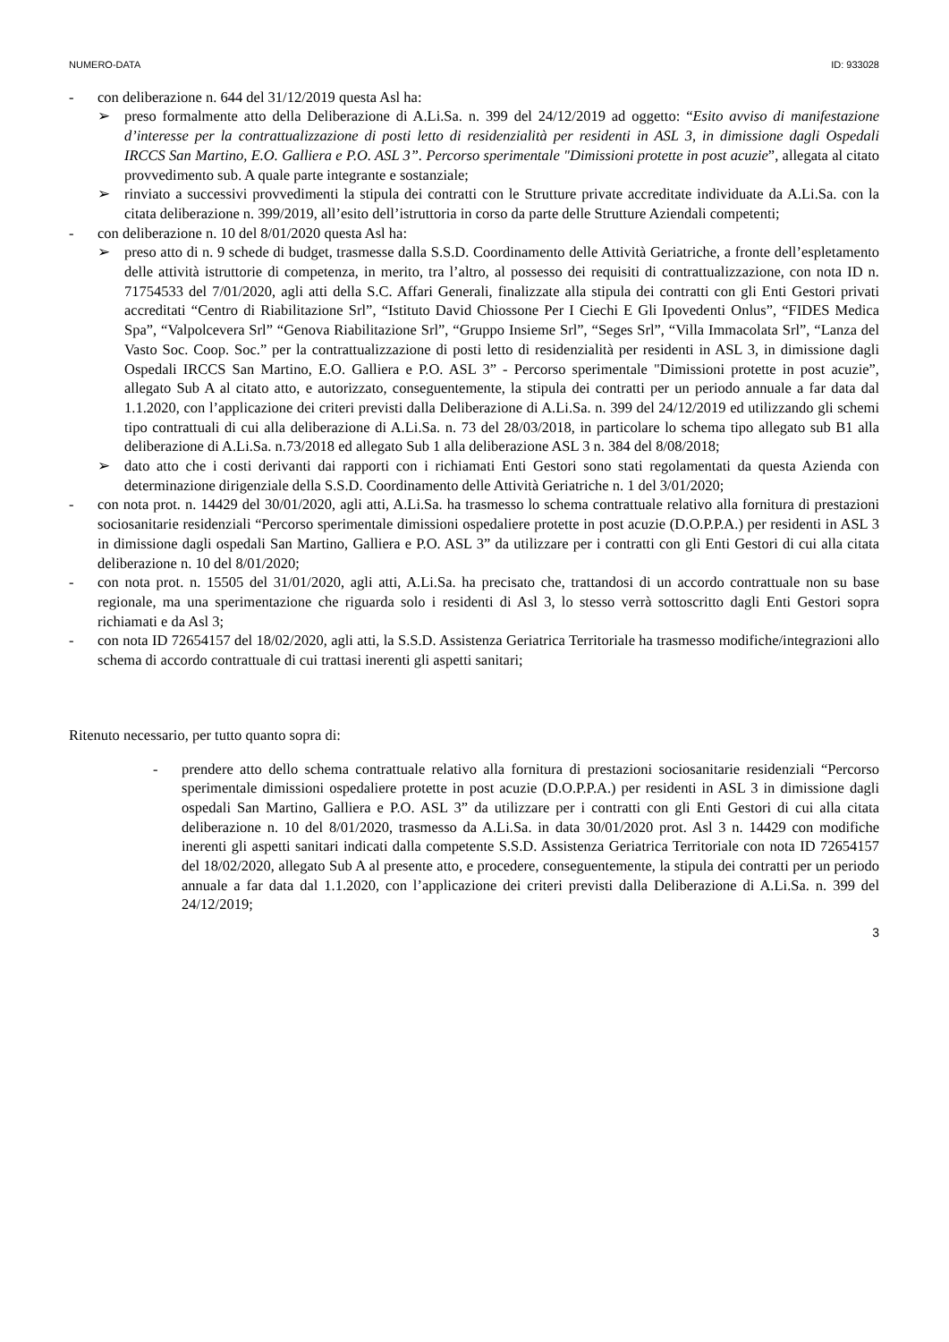NUMERO-DATA ID: 933028
- con deliberazione n. 644 del 31/12/2019 questa Asl ha:
➢ preso formalmente atto della Deliberazione di A.Li.Sa. n. 399 del 24/12/2019 ad oggetto: “Esito avviso di manifestazione d’interesse per la contrattualizzazione di posti letto di residenzialità per residenti in ASL 3, in dimissione dagli Ospedali IRCCS San Martino, E.O. Galliera e P.O. ASL 3”. Percorso sperimentale "Dimissioni protette in post acuzie”, allegata al citato provvedimento sub. A quale parte integrante e sostanziale;
➢ rinviato a successivi provvedimenti la stipula dei contratti con le Strutture private accreditate individuate da A.Li.Sa. con la citata deliberazione n. 399/2019, all’esito dell’istruttoria in corso da parte delle Strutture Aziendali competenti;
- con deliberazione n. 10 del 8/01/2020 questa Asl ha:
➢ preso atto di n. 9 schede di budget, trasmesse dalla S.S.D. Coordinamento delle Attività Geriatriche, a fronte dell’espletamento delle attività istruttorie di competenza, in merito, tra l’altro, al possesso dei requisiti di contrattualizzazione, con nota ID n. 71754533 del 7/01/2020, agli atti della S.C. Affari Generali, finalizzate alla stipula dei contratti con gli Enti Gestori privati accreditati “Centro di Riabilitazione Srl”, “Istituto David Chiossone Per I Ciechi E Gli Ipovedenti Onlus”, “FIDES Medica Spa”, “Valpolcevera Srl” “Genova Riabilitazione Srl”, “Gruppo Insieme Srl”, “Seges Srl”, “Villa Immacolata Srl”, “Lanza del Vasto Soc. Coop. Soc.” per la contrattualizzazione di posti letto di residenzialità per residenti in ASL 3, in dimissione dagli Ospedali IRCCS San Martino, E.O. Galliera e P.O. ASL 3” - Percorso sperimentale "Dimissioni protette in post acuzie”, allegato Sub A al citato atto, e autorizzato, conseguentemente, la stipula dei contratti per un periodo annuale a far data dal 1.1.2020, con l’applicazione dei criteri previsti dalla Deliberazione di A.Li.Sa. n. 399 del 24/12/2019 ed utilizzando gli schemi tipo contrattuali di cui alla deliberazione di A.Li.Sa. n. 73 del 28/03/2018, in particolare lo schema tipo allegato sub B1 alla deliberazione di A.Li.Sa. n.73/2018 ed allegato Sub 1 alla deliberazione ASL 3 n. 384 del 8/08/2018;
➢ dato atto che i costi derivanti dai rapporti con i richiamati Enti Gestori sono stati regolamentati da questa Azienda con determinazione dirigenziale della S.S.D. Coordinamento delle Attività Geriatriche n. 1 del 3/01/2020;
- con nota prot. n. 14429 del 30/01/2020, agli atti, A.Li.Sa. ha trasmesso lo schema contrattuale relativo alla fornitura di prestazioni sociosanitarie residenziali “Percorso sperimentale dimissioni ospedaliere protette in post acuzie (D.O.P.P.A.) per residenti in ASL 3 in dimissione dagli ospedali San Martino, Galliera e P.O. ASL 3” da utilizzare per i contratti con gli Enti Gestori di cui alla citata deliberazione n. 10 del 8/01/2020;
- con nota prot. n. 15505 del 31/01/2020, agli atti, A.Li.Sa. ha precisato che, trattandosi di un accordo contrattuale non su base regionale, ma una sperimentazione che riguarda solo i residenti di Asl 3, lo stesso verrà sottoscritto dagli Enti Gestori sopra richiamati e da Asl 3;
- con nota ID 72654157 del 18/02/2020, agli atti, la S.S.D. Assistenza Geriatrica Territoriale ha trasmesso modifiche/integrazioni allo schema di accordo contrattuale di cui trattasi inerenti gli aspetti sanitari;
Ritenuto necessario, per tutto quanto sopra di:
- prendere atto dello schema contrattuale relativo alla fornitura di prestazioni sociosanitarie residenziali “Percorso sperimentale dimissioni ospedaliere protette in post acuzie (D.O.P.P.A.) per residenti in ASL 3 in dimissione dagli ospedali San Martino, Galliera e P.O. ASL 3” da utilizzare per i contratti con gli Enti Gestori di cui alla citata deliberazione n. 10 del 8/01/2020, trasmesso da A.Li.Sa. in data 30/01/2020 prot. Asl 3 n. 14429 con modifiche inerenti gli aspetti sanitari indicati dalla competente S.S.D. Assistenza Geriatrica Territoriale con nota ID 72654157 del 18/02/2020, allegato Sub A al presente atto, e procedere, conseguentemente, la stipula dei contratti per un periodo annuale a far data dal 1.1.2020, con l’applicazione dei criteri previsti dalla Deliberazione di A.Li.Sa. n. 399 del 24/12/2019;
3